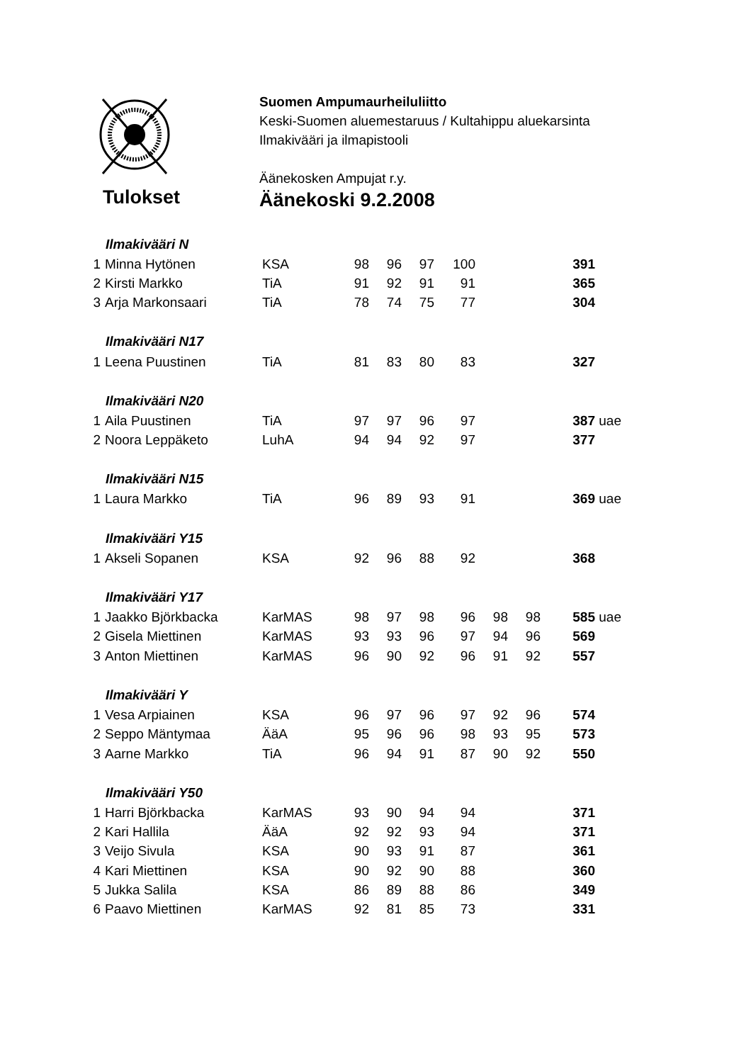Tulokset
Suomen Ampumaurheiluliitto
Keski-Suomen aluemestaruus / Kultahippu aluekarsinta
Ilmakivääri ja ilmapistooli
Äänekosken Ampujat r.y.
Äänekoski 9.2.2008
| | Ilmakivääri N | | | | | | | | | |
| 1 | Minna Hytönen | KSA | 98 | 96 | 97 | 100 | | | 391 | |
| 2 | Kirsti Markko | TiA | 91 | 92 | 91 | 91 | | | 365 | |
| 3 | Arja Markonsaari | TiA | 78 | 74 | 75 | 77 | | | 304 | |
| | Ilmakivääri N17 | | | | | | | | | |
| 1 | Leena Puustinen | TiA | 81 | 83 | 80 | 83 | | | 327 | |
| | Ilmakivääri N20 | | | | | | | | | |
| 1 | Aila Puustinen | TiA | 97 | 97 | 96 | 97 | | | 387 | uae |
| 2 | Noora Leppäketo | LuhA | 94 | 94 | 92 | 97 | | | 377 | |
| | Ilmakivääri N15 | | | | | | | | | |
| 1 | Laura Markko | TiA | 96 | 89 | 93 | 91 | | | 369 | uae |
| | Ilmakivääri Y15 | | | | | | | | | |
| 1 | Akseli Sopanen | KSA | 92 | 96 | 88 | 92 | | | 368 | |
| | Ilmakivääri Y17 | | | | | | | | | |
| 1 | Jaakko Björkbacka | KarMAS | 98 | 97 | 98 | 96 | 98 | 98 | 585 | uae |
| 2 | Gisela Miettinen | KarMAS | 93 | 93 | 96 | 97 | 94 | 96 | 569 | |
| 3 | Anton Miettinen | KarMAS | 96 | 90 | 92 | 96 | 91 | 92 | 557 | |
| | Ilmakivääri Y | | | | | | | | | |
| 1 | Vesa Arpiainen | KSA | 96 | 97 | 96 | 97 | 92 | 96 | 574 | |
| 2 | Seppo Mäntymaa | ÄäA | 95 | 96 | 96 | 98 | 93 | 95 | 573 | |
| 3 | Aarne Markko | TiA | 96 | 94 | 91 | 87 | 90 | 92 | 550 | |
| | Ilmakivääri Y50 | | | | | | | | | |
| 1 | Harri Björkbacka | KarMAS | 93 | 90 | 94 | 94 | | | 371 | |
| 2 | Kari Hallila | ÄäA | 92 | 92 | 93 | 94 | | | 371 | |
| 3 | Veijo Sivula | KSA | 90 | 93 | 91 | 87 | | | 361 | |
| 4 | Kari Miettinen | KSA | 90 | 92 | 90 | 88 | | | 360 | |
| 5 | Jukka Salila | KSA | 86 | 89 | 88 | 86 | | | 349 | |
| 6 | Paavo Miettinen | KarMAS | 92 | 81 | 85 | 73 | | | 331 | |